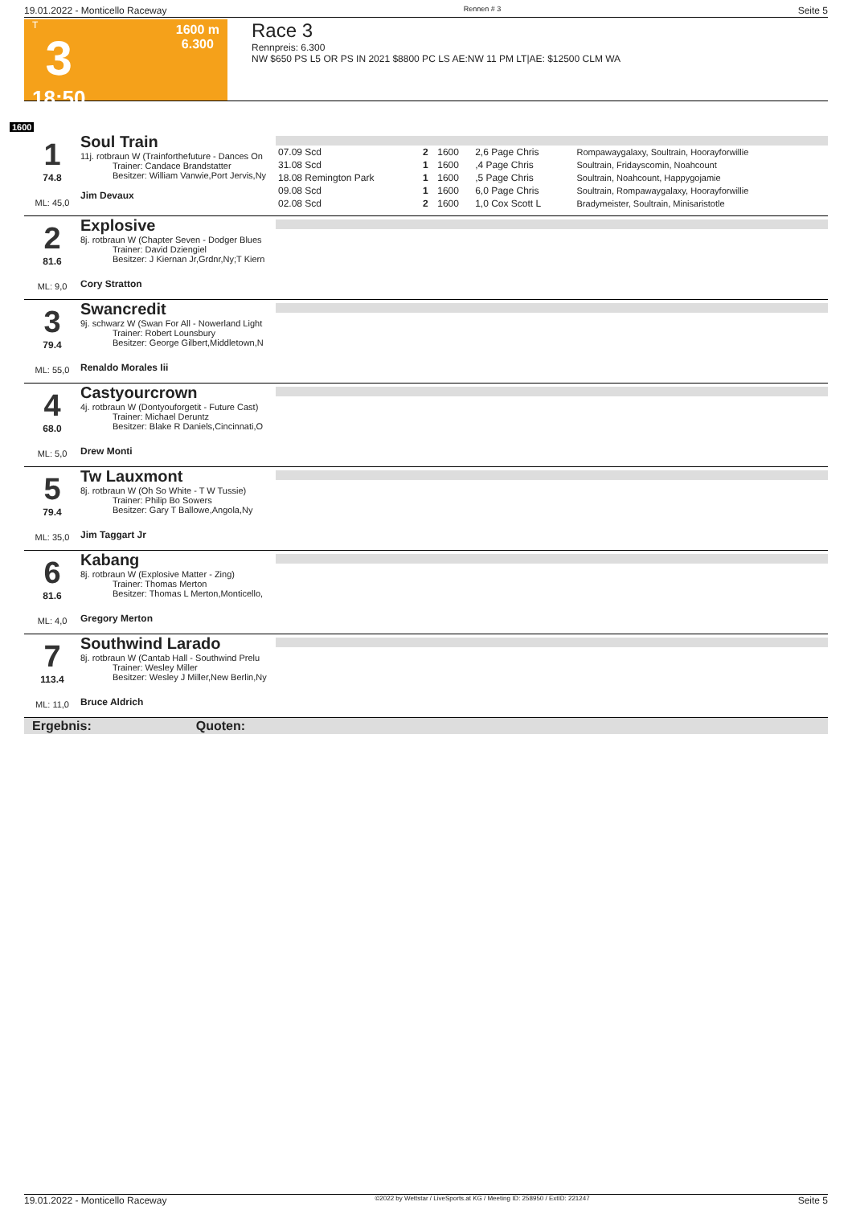19.01.2022 - Monticello Raceway Rennen # 3 Seite 5
T
3
18:50
1600 m
6.300
Race 3
Rennpreis: 6.300
NW $650 PS L5 OR PS IN 2021 $8800 PC LS AE:NW 11 PM LT|AE: $12500 CLM WA
1600
1
74.8
ML: 45,0
Soul Train
11j. rotbraun W (Trainforthefuture - Dances On
Trainer: Candace Brandstatter
Besitzer: William Vanwie,Port Jervis,Ny
Jim Devaux
| 07.09 Scd | 2 | 1600 | 2,6 Page Chris | Rompawaygalaxy, Soultrain, Hoorayforwillie |
| 31.08 Scd | 1 | 1600 | ,4 Page Chris | Soultrain, Fridayscomin, Noahcount |
| 18.08 Remington Park | 1 | 1600 | ,5 Page Chris | Soultrain, Noahcount, Happygojamie |
| 09.08 Scd | 1 | 1600 | 6,0 Page Chris | Soultrain, Rompawaygalaxy, Hoorayforwillie |
| 02.08 Scd | 2 | 1600 | 1,0 Cox Scott L | Bradymeister, Soultrain, Minisaristotle |
2
81.6
ML: 9,0
Explosive
8j. rotbraun W (Chapter Seven - Dodger Blues
Trainer: David Dziengiel
Besitzer: J Kiernan Jr,Grdnr,Ny;T Kiern
Cory Stratton
3
79.4
ML: 55,0
Swancredit
9j. schwarz W (Swan For All - Nowerland Light
Trainer: Robert Lounsbury
Besitzer: George Gilbert,Middletown,N
Renaldo Morales Iii
4
68.0
ML: 5,0
Castyourcrown
4j. rotbraun W (Dontyouforgetit - Future Cast)
Trainer: Michael Deruntz
Besitzer: Blake R Daniels,Cincinnati,O
Drew Monti
5
79.4
ML: 35,0
Tw Lauxmont
8j. rotbraun W (Oh So White - T W Tussie)
Trainer: Philip Bo Sowers
Besitzer: Gary T Ballowe,Angola,Ny
Jim Taggart Jr
6
81.6
ML: 4,0
Kabang
8j. rotbraun W (Explosive Matter - Zing)
Trainer: Thomas Merton
Besitzer: Thomas L Merton,Monticello,
Gregory Merton
7
113.4
ML: 11,0
Southwind Larado
8j. rotbraun W (Cantab Hall - Southwind Prelu
Trainer: Wesley Miller
Besitzer: Wesley J Miller,New Berlin,Ny
Bruce Aldrich
Ergebnis: Quoten:
19.01.2022 - Monticello Raceway ©2022 by Wettstar / LiveSports.at KG / Meeting ID: 258950 / ExtID: 221247 Seite 5